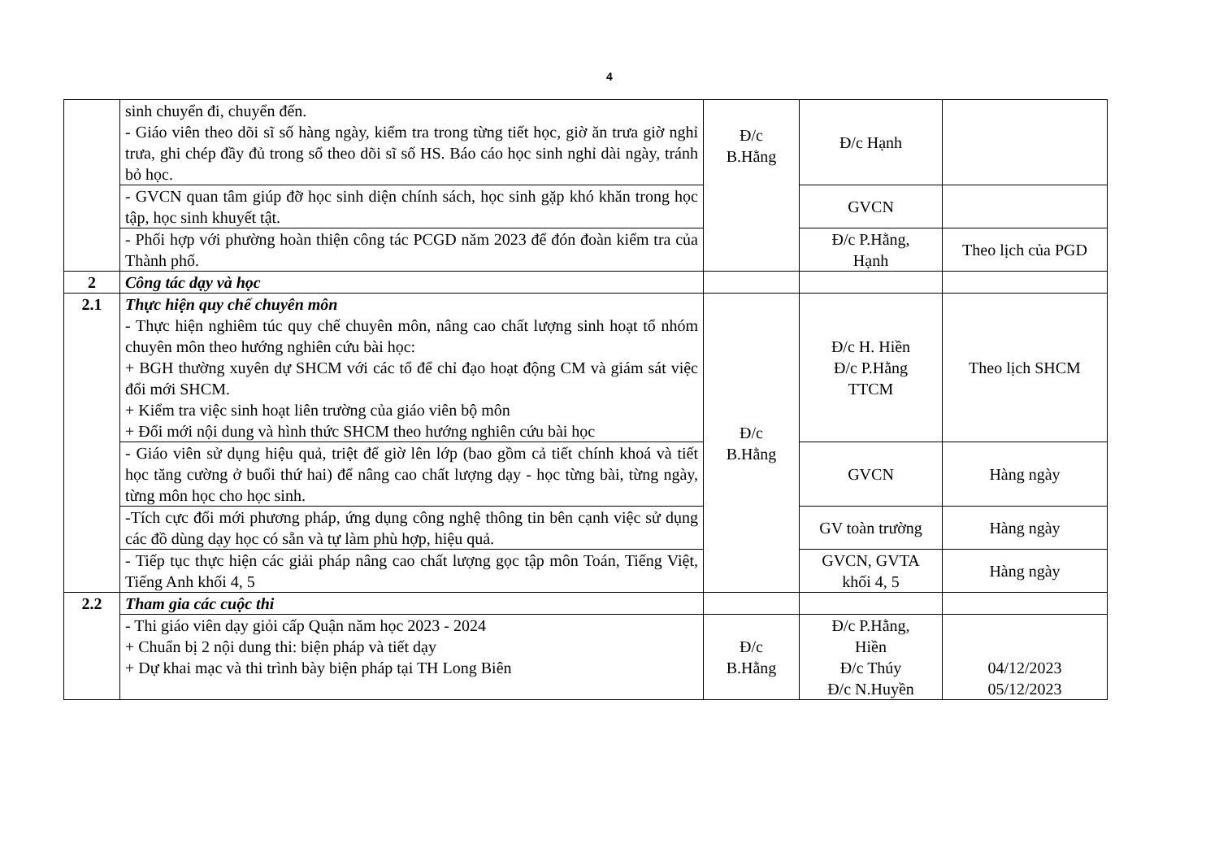4
| | sinh chuyển đi, chuyển đến. - Giáo viên theo dõi sĩ số hàng ngày, kiểm tra trong từng tiết học, giờ ăn trưa giờ nghỉ trưa, ghi chép đầy đủ trong sổ theo dõi sĩ số HS. Báo cáo học sinh nghỉ dài ngày, tránh bỏ học. | Đ/c B.Hằng | Đ/c Hạnh | |
| | - GVCN quan tâm giúp đỡ học sinh diện chính sách, học sinh gặp khó khăn trong học tập, học sinh khuyết tật. | | GVCN | |
| | - Phối hợp với phường hoàn thiện công tác PCGD năm 2023 để đón đoàn kiểm tra của Thành phố. | | Đ/c P.Hằng, Hạnh | Theo lịch của PGD |
| 2 | Công tác dạy và học | | | |
| 2.1 | Thực hiện quy chế chuyên môn - Thực hiện nghiêm túc quy chế chuyên môn, nâng cao chất lượng sinh hoạt tổ nhóm chuyên môn theo hướng nghiên cứu bài học: + BGH thường xuyên dự SHCM với các tổ để chỉ đạo hoạt động CM và giám sát việc đổi mới SHCM. + Kiểm tra việc sinh hoạt liên trường của giáo viên bộ môn + Đổi mới nội dung và hình thức SHCM theo hướng nghiên cứu bài học | Đ/c B.Hằng | Đ/c H. Hiền Đ/c P.Hằng TTCM | Theo lịch SHCM |
| | - Giáo viên sử dụng hiệu quả, triệt để giờ lên lớp (bao gồm cả tiết chính khoá và tiết học tăng cường ở buổi thứ hai) để nâng cao chất lượng dạy - học từng bài, từng ngày, từng môn học cho học sinh. | | GVCN | Hàng ngày |
| | -Tích cực đổi mới phương pháp, ứng dụng công nghệ thông tin bên cạnh việc sử dụng các đồ dùng dạy học có sẵn và tự làm phù hợp, hiệu quả. | | GV toàn trường | Hàng ngày |
| | - Tiếp tục thực hiện các giải pháp nâng cao chất lượng gọc tập môn Toán, Tiếng Việt, Tiếng Anh khối 4, 5 | | GVCN, GVTA khối 4, 5 | Hàng ngày |
| 2.2 | Tham gia các cuộc thi | | | |
| | - Thi giáo viên dạy giỏi cấp Quận năm học 2023 - 2024 + Chuẩn bị 2 nội dung thi: biện pháp và tiết dạy + Dự khai mạc và thi trình bày biện pháp tại TH Long Biên | Đ/c B.Hằng | Đ/c P.Hằng, Hiền Đ/c Thúy Đ/c N.Huyền | 04/12/2023 05/12/2023 |